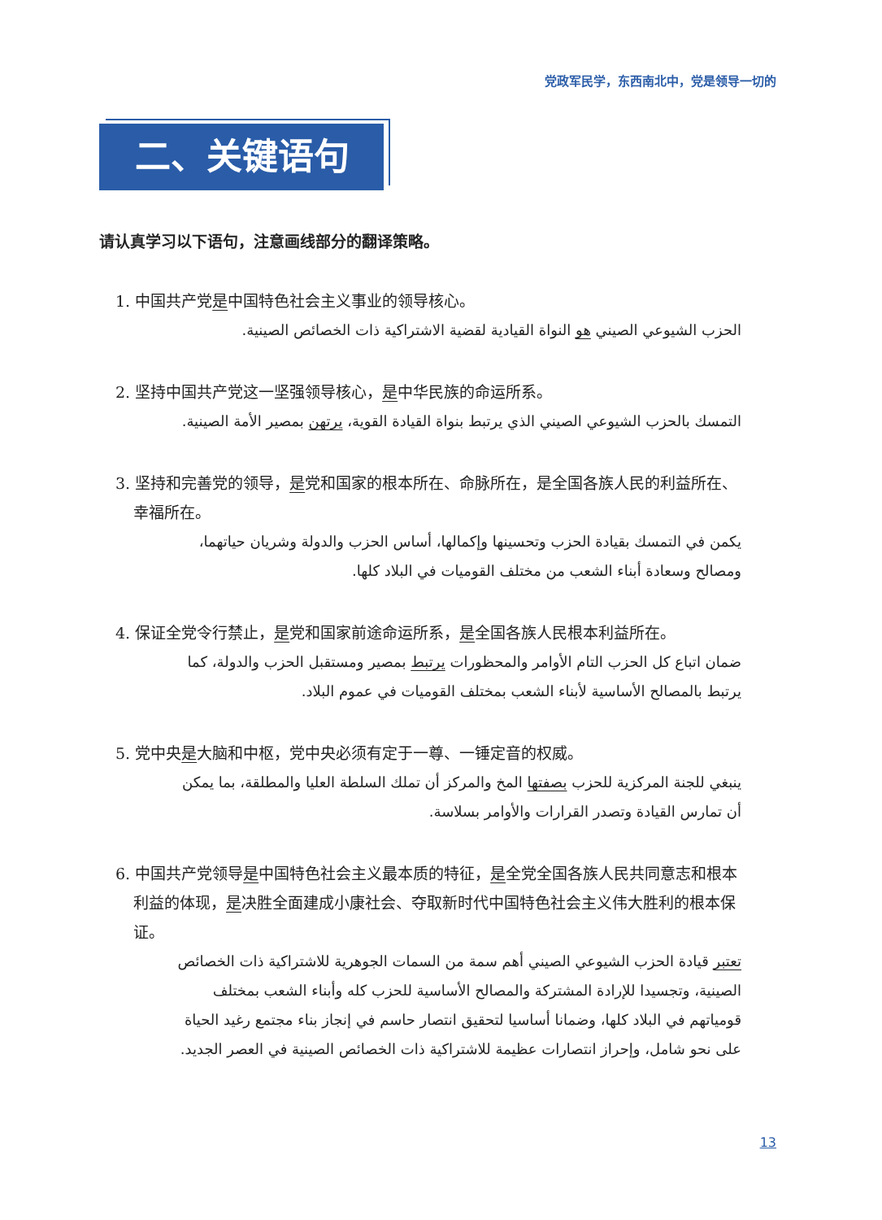党政军民学，东西南北中，党是领导一切的
二、关键语句
请认真学习以下语句，注意画线部分的翻译策略。
1. 中国共产党是中国特色社会主义事业的领导核心。
الحزب الشيوعي الصيني هو النواة القيادية لقضية الاشتراكية ذات الخصائص الصينية.
2. 坚持中国共产党这一坚强领导核心，是中华民族的命运所系。
التمسك بالحزب الشيوعي الصيني الذي يرتبط بنواة القيادة القوية، يرتهن بمصير الأمة الصينية.
3. 坚持和完善党的领导，是党和国家的根本所在、命脉所在，是全国各族人民的利益所在、幸福所在。
يكمن في التمسك بقيادة الحزب وتحسينها وإكمالها، أساس الحزب والدولة وشريان حياتهما، ومصالح وسعادة أبناء الشعب من مختلف القوميات في البلاد كلها.
4. 保证全党令行禁止，是党和国家前途命运所系，是全国各族人民根本利益所在。
ضمان اتباع كل الحزب التام الأوامر والمحظورات يرتبط بمصير ومستقبل الحزب والدولة، كما يرتبط بالمصالح الأساسية لأبناء الشعب بمختلف القوميات في عموم البلاد.
5. 党中央是大脑和中枢，党中央必须有定于一尊、一锤定音的权威。
ينبغي للجنة المركزية للحزب بصفتها المخ والمركز أن تملك السلطة العليا والمطلقة، بما يمكن أن تمارس القيادة وتصدر القرارات والأوامر بسلاسة.
6. 中国共产党领导是中国特色社会主义最本质的特征，是全党全国各族人民共同意志和根本利益的体现，是决胜全面建成小康社会、夺取新时代中国特色社会主义伟大胜利的根本保证。
تعتبر قيادة الحزب الشيوعي الصيني أهم سمة من السمات الجوهرية للاشتراكية ذات الخصائص الصينية، وتجسيدا للإرادة المشتركة والمصالح الأساسية للحزب كله وأبناء الشعب بمختلف قومياتهم في البلاد كلها، وضمانا أساسيا لتحقيق انتصار حاسم في إنجاز بناء مجتمع رغيد الحياة على نحو شامل، وإحراز انتصارات عظيمة للاشتراكية ذات الخصائص الصينية في العصر الجديد.
13